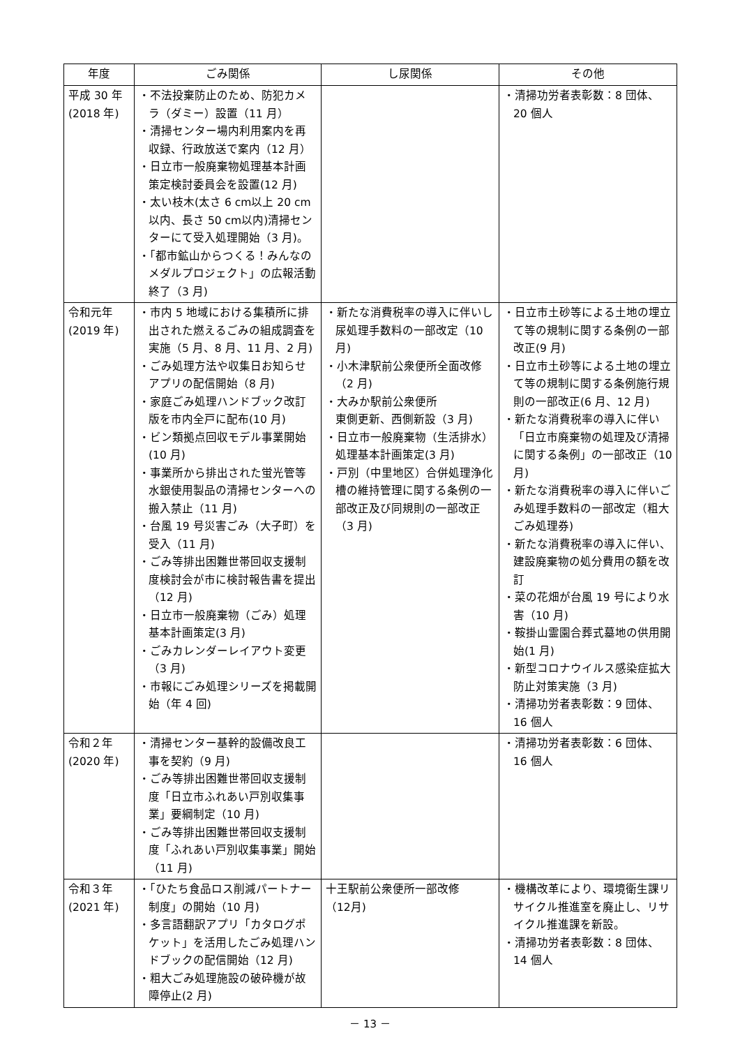| 年度 | ごみ関係 | し尿関係 | その他 |
| --- | --- | --- | --- |
| 平成 30 年 (2018 年) | ・不法投棄防止のため、防犯カメラ（ダミー）設置（11 月） ・清掃センター場内利用案内を再収録、行政放送で案内（12 月） ・日立市一般廃棄物処理基本計画策定検討委員会を設置(12 月) ・太い枝木(太さ 6 cm以上 20 cm以内、長さ 50 cm以内)清掃センターにて受入処理開始（3 月)。 ・「都市鉱山からつくる！みんなのメダルプロジェクト」の広報活動終了（3 月) | | ・清掃功労者表彰数：8 団体、20 個人 |
| 令和元年 (2019 年) | ・市内 5 地域における集積所に排出された燃えるごみの組成調査を実施（5 月、8 月、11 月、2 月) ・ごみ処理方法や収集日お知らせアプリの配信開始（8 月) ・家庭ごみ処理ハンドブック改訂版を市内全戸に配布(10 月) ・ビン類拠点回収モデル事業開始(10 月) ・事業所から排出された蛍光管等水銀使用製品の清掃センターへの搬入禁止（11 月) ・台風 19 号災害ごみ（大子町）を受入（11 月) ・ごみ等排出困難世帯回収支援制度検討会が市に検討報告書を提出（12 月) ・日立市一般廃棄物（ごみ）処理基本計画策定(3 月) ・ごみカレンダーレイアウト変更（3 月) ・市報にごみ処理シリーズを掲載開始（年 4 回) | ・新たな消費税率の導入に伴いし尿処理手数料の一部改定（10 月) ・小木津駅前公衆便所全面改修（2 月) ・大みか駅前公衆便所 東側更新、西側新設（3 月) ・日立市一般廃棄物（生活排水）処理基本計画策定(3 月) ・戸別（中里地区）合併処理浄化槽の維持管理に関する条例の一部改正及び同規則の一部改正（3 月) | ・日立市土砂等による土地の埋立て等の規制に関する条例の一部改正(9 月) ・日立市土砂等による土地の埋立て等の規制に関する条例施行規則の一部改正(6 月、12 月) ・新たな消費税率の導入に伴い「日立市廃棄物の処理及び清掃に関する条例」の一部改正（10 月) ・新たな消費税率の導入に伴いごみ処理手数料の一部改定（粗大ごみ処理券) ・新たな消費税率の導入に伴い、建設廃棄物の処分費用の額を改訂 ・菜の花畑が台風 19 号により水害（10 月) ・鞍掛山霊園合葬式墓地の供用開始(1 月) ・新型コロナウイルス感染症拡大防止対策実施（3 月) ・清掃功労者表彰数：9 団体、16 個人 |
| 令和２年 (2020 年) | ・清掃センター基幹的設備改良工事を契約（9 月) ・ごみ等排出困難世帯回収支援制度「日立市ふれあい戸別収集事業」要綱制定（10 月) ・ごみ等排出困難世帯回収支援制度「ふれあい戸別収集事業」開始（11 月) | | ・清掃功労者表彰数：6 団体、16 個人 |
| 令和３年 (2021 年) | ・「ひたち食品ロス削減パートナー制度」の開始（10 月) ・多言語翻訳アプリ「カタログポケット」を活用したごみ処理ハンドブックの配信開始（12 月) ・粗大ごみ処理施設の破砕機が故障停止(2 月) | 十王駅前公衆便所一部改修 （12月) | ・機構改革により、環境衛生課リサイクル推進室を廃止し、リサイクル推進課を新設。 ・清掃功労者表彰数：8 団体、14 個人 |
－ 13 －